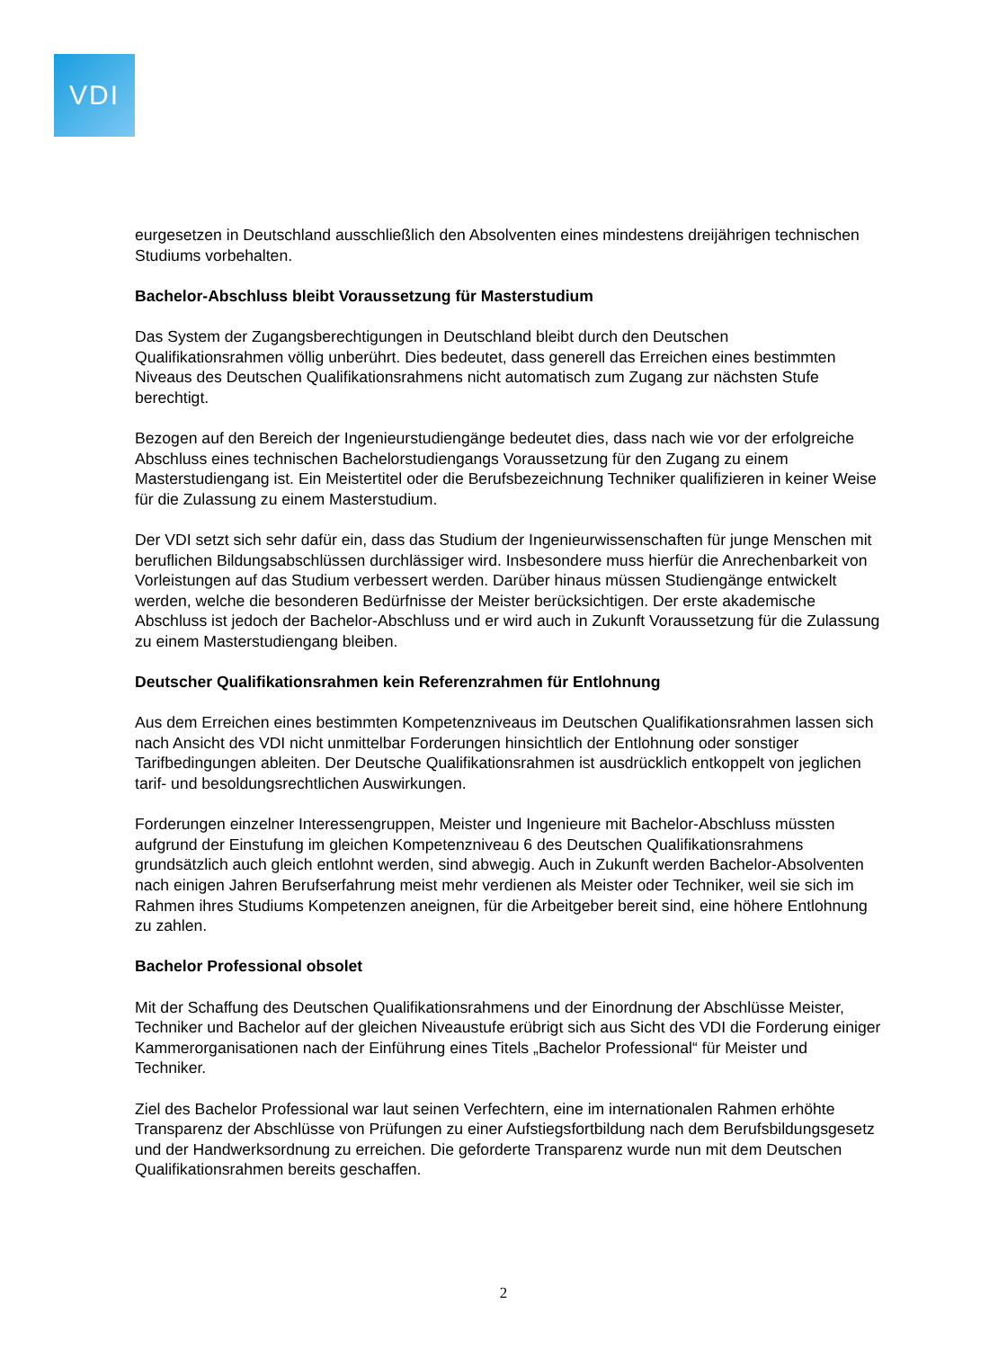VDI
eurgesetzen in Deutschland ausschließlich den Absolventen eines mindestens dreijährigen technischen Studiums vorbehalten.
Bachelor-Abschluss bleibt Voraussetzung für Masterstudium
Das System der Zugangsberechtigungen in Deutschland bleibt durch den Deutschen Qualifikationsrahmen völlig unberührt. Dies bedeutet, dass generell das Erreichen eines bestimmten Niveaus des Deutschen Qualifikationsrahmens nicht automatisch zum Zugang zur nächsten Stufe berechtigt.
Bezogen auf den Bereich der Ingenieurstudiengänge bedeutet dies, dass nach wie vor der erfolgreiche Abschluss eines technischen Bachelorstudiengangs Voraussetzung für den Zugang zu einem Masterstudiengang ist. Ein Meistertitel oder die Berufsbezeichnung Techniker qualifizieren in keiner Weise für die Zulassung zu einem Masterstudium.
Der VDI setzt sich sehr dafür ein, dass das Studium der Ingenieurwissenschaften für junge Menschen mit beruflichen Bildungsabschlüssen durchlässiger wird. Insbesondere muss hierfür die Anrechenbarkeit von Vorleistungen auf das Studium verbessert werden. Darüber hinaus müssen Studiengänge entwickelt werden, welche die besonderen Bedürfnisse der Meister berücksichtigen. Der erste akademische Abschluss ist jedoch der Bachelor-Abschluss und er wird auch in Zukunft Voraussetzung für die Zulassung zu einem Masterstudiengang bleiben.
Deutscher Qualifikationsrahmen kein Referenzrahmen für Entlohnung
Aus dem Erreichen eines bestimmten Kompetenzniveaus im Deutschen Qualifikationsrahmen lassen sich nach Ansicht des VDI nicht unmittelbar Forderungen hinsichtlich der Entlohnung oder sonstiger Tarifbedingungen ableiten. Der Deutsche Qualifikationsrahmen ist ausdrücklich entkoppelt von jeglichen tarif- und besoldungsrechtlichen Auswirkungen.
Forderungen einzelner Interessengruppen, Meister und Ingenieure mit Bachelor-Abschluss müssten aufgrund der Einstufung im gleichen Kompetenzniveau 6 des Deutschen Qualifikationsrahmens grundsätzlich auch gleich entlohnt werden, sind abwegig. Auch in Zukunft werden Bachelor-Absolventen nach einigen Jahren Berufserfahrung meist mehr verdienen als Meister oder Techniker, weil sie sich im Rahmen ihres Studiums Kompetenzen aneignen, für die Arbeitgeber bereit sind, eine höhere Entlohnung zu zahlen.
Bachelor Professional obsolet
Mit der Schaffung des Deutschen Qualifikationsrahmens und der Einordnung der Abschlüsse Meister, Techniker und Bachelor auf der gleichen Niveaustufe erübrigt sich aus Sicht des VDI die Forderung einiger Kammerorganisationen nach der Einführung eines Titels „Bachelor Professional“ für Meister und Techniker.
Ziel des Bachelor Professional war laut seinen Verfechtern, eine im internationalen Rahmen erhöhte Transparenz der Abschlüsse von Prüfungen zu einer Aufstiegsfortbildung nach dem Berufsbildungsgesetz und der Handwerksordnung zu erreichen. Die geforderte Transparenz wurde nun mit dem Deutschen Qualifikationsrahmen bereits geschaffen.
2